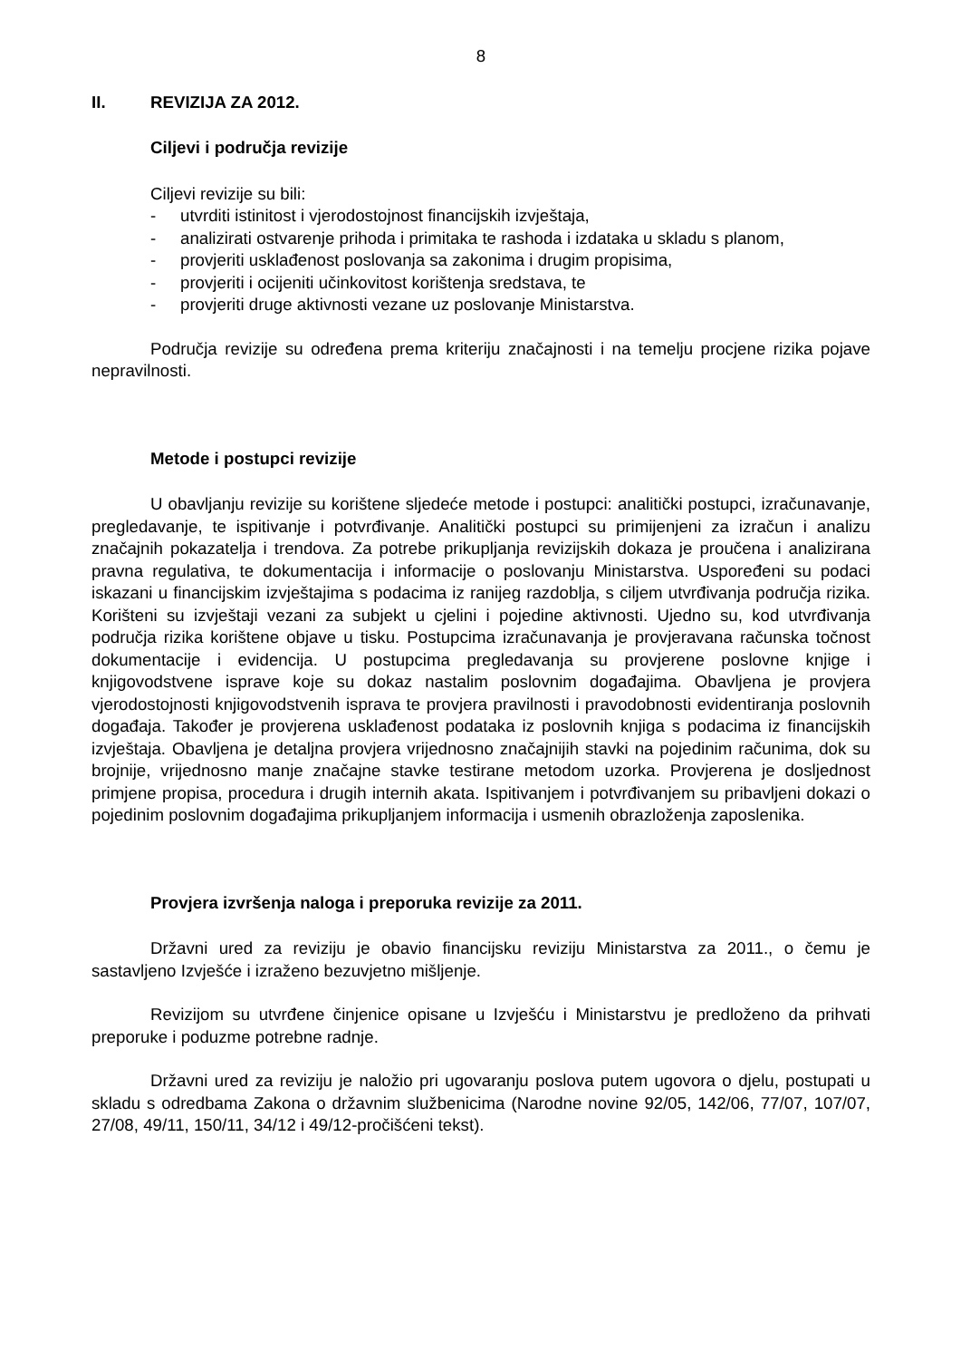8
II. REVIZIJA ZA 2012.
Ciljevi i područja revizije
Ciljevi revizije su bili:
- utvrditi istinitost i vjerodostojnost financijskih izvještaja,
- analizirati ostvarenje prihoda i primitaka te rashoda i izdataka u skladu s planom,
- provjeriti usklađenost poslovanja sa zakonima i drugim propisima,
- provjeriti i ocijeniti učinkovitost korištenja sredstava, te
- provjeriti druge aktivnosti vezane uz poslovanje Ministarstva.
Područja revizije su određena prema kriteriju značajnosti i na temelju procjene rizika pojave nepravilnosti.
Metode i postupci revizije
U obavljanju revizije su korištene sljedeće metode i postupci: analitički postupci, izračunavanje, pregledavanje, te ispitivanje i potvrđivanje. Analitički postupci su primijenjeni za izračun i analizu značajnih pokazatelja i trendova. Za potrebe prikupljanja revizijskih dokaza je proučena i analizirana pravna regulativa, te dokumentacija i informacije o poslovanju Ministarstva. Uspoređeni su podaci iskazani u financijskim izvještajima s podacima iz ranijeg razdoblja, s ciljem utvrđivanja područja rizika. Korišteni su izvještaji vezani za subjekt u cjelini i pojedine aktivnosti. Ujedno su, kod utvrđivanja područja rizika korištene objave u tisku. Postupcima izračunavanja je provjeravana računska točnost dokumentacije i evidencija. U postupcima pregledavanja su provjerene poslovne knjige i knjigovodstvene isprave koje su dokaz nastalim poslovnim događajima. Obavljena je provjera vjerodostojnosti knjigovodstvenih isprava te provjera pravilnosti i pravodobnosti evidentiranja poslovnih događaja. Također je provjerena usklađenost podataka iz poslovnih knjiga s podacima iz financijskih izvještaja. Obavljena je detaljna provjera vrijednosno značajnijih stavki na pojedinim računima, dok su brojnije, vrijednosno manje značajne stavke testirane metodom uzorka. Provjerena je dosljednost primjene propisa, procedura i drugih internih akata. Ispitivanjem i potvrđivanjem su pribavljeni dokazi o pojedinim poslovnim događajima prikupljanjem informacija i usmenih obrazloženja zaposlenika.
Provjera izvršenja naloga i preporuka revizije za 2011.
Državni ured za reviziju je obavio financijsku reviziju Ministarstva za 2011., o čemu je sastavljeno Izvješće i izraženo bezuvjetno mišljenje.
Revizijom su utvrđene činjenice opisane u Izvješću i Ministarstvu je predloženo da prihvati preporuke i poduzme potrebne radnje.
Državni ured za reviziju je naložio pri ugovaranju poslova putem ugovora o djelu, postupati u skladu s odredbama Zakona o državnim službenicima (Narodne novine 92/05, 142/06, 77/07, 107/07, 27/08, 49/11, 150/11, 34/12 i 49/12-pročišćeni tekst).